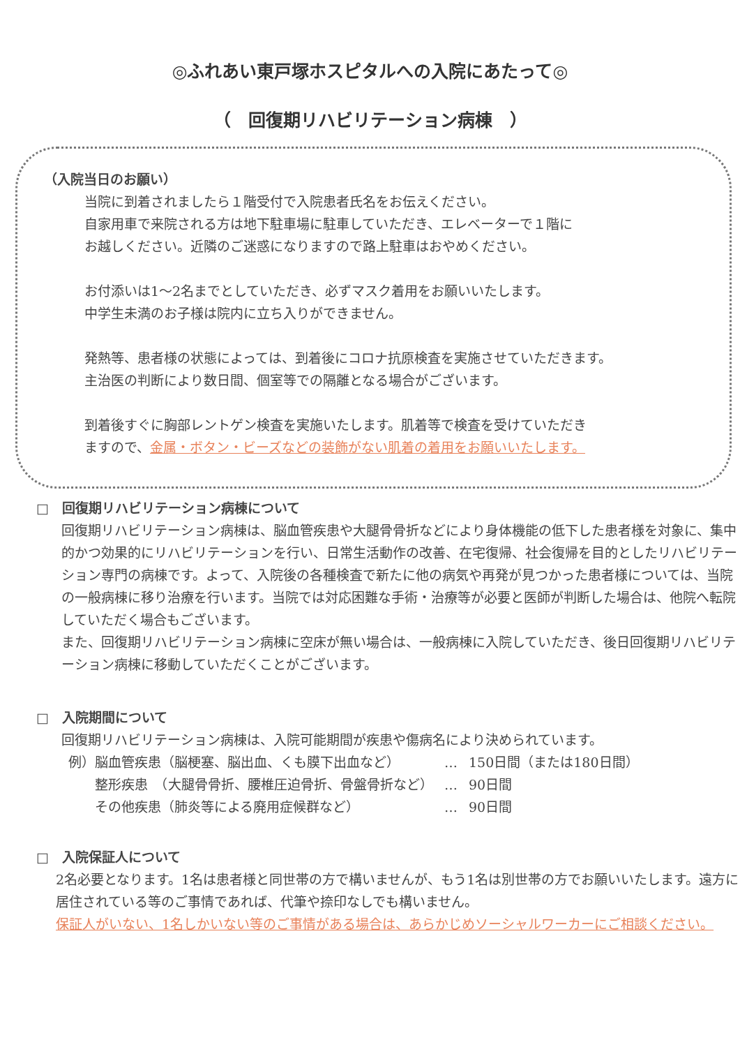◎ふれあい東戸塚ホスピタルへの入院にあたって◎
（　回復期リハビリテーション病棟　）
（入院当日のお願い）
当院に到着されましたら１階受付で入院患者氏名をお伝えください。
自家用車で来院される方は地下駐車場に駐車していただき、エレベーターで１階に
お越しください。近隣のご迷惑になりますので路上駐車はおやめください。
お付添いは1～2名までとしていただき、必ずマスク着用をお願いいたします。
中学生未満のお子様は院内に立ち入りができません。
発熱等、患者様の状態によっては、到着後にコロナ抗原検査を実施させていただきます。
主治医の判断により数日間、個室等での隔離となる場合がございます。
到着後すぐに胸部レントゲン検査を実施いたします。肌着等で検査を受けていただき
ますので、金属・ボタン・ビーズなどの装飾がない肌着の着用をお願いいたします。
□　回復期リハビリテーション病棟について
回復期リハビリテーション病棟は、脳血管疾患や大腿骨骨折などにより身体機能の低下した患者様を対象に、集中的かつ効果的にリハビリテーションを行い、日常生活動作の改善、在宅復帰、社会復帰を目的としたリハビリテーション専門の病棟です。よって、入院後の各種検査で新たに他の病気や再発が見つかった患者様については、当院の一般病棟に移り治療を行います。当院では対応困難な手術・治療等が必要と医師が判断した場合は、他院へ転院していただく場合もございます。
また、回復期リハビリテーション病棟に空床が無い場合は、一般病棟に入院していただき、後日回復期リハビリテーション病棟に移動していただくことがございます。
□　入院期間について
回復期リハビリテーション病棟は、入院可能期間が疾患や傷病名により決められています。
| 例）脳血管疾患（脳梗塞、脳出血、くも膜下出血など） | … | 150日間（または180日間） |
| 整形疾患 （大腿骨骨折、腰椎圧迫骨折、骨盤骨折など） | … | 90日間 |
| その他疾患（肺炎等による廃用症候群など） | … | 90日間 |
□　入院保証人について
2名必要となります。1名は患者様と同世帯の方で構いませんが、もう1名は別世帯の方でお願いいたします。遠方に居住されている等のご事情であれば、代筆や捺印なしでも構いません。
保証人がいない、1名しかいない等のご事情がある場合は、あらかじめソーシャルワーカーにご相談ください。